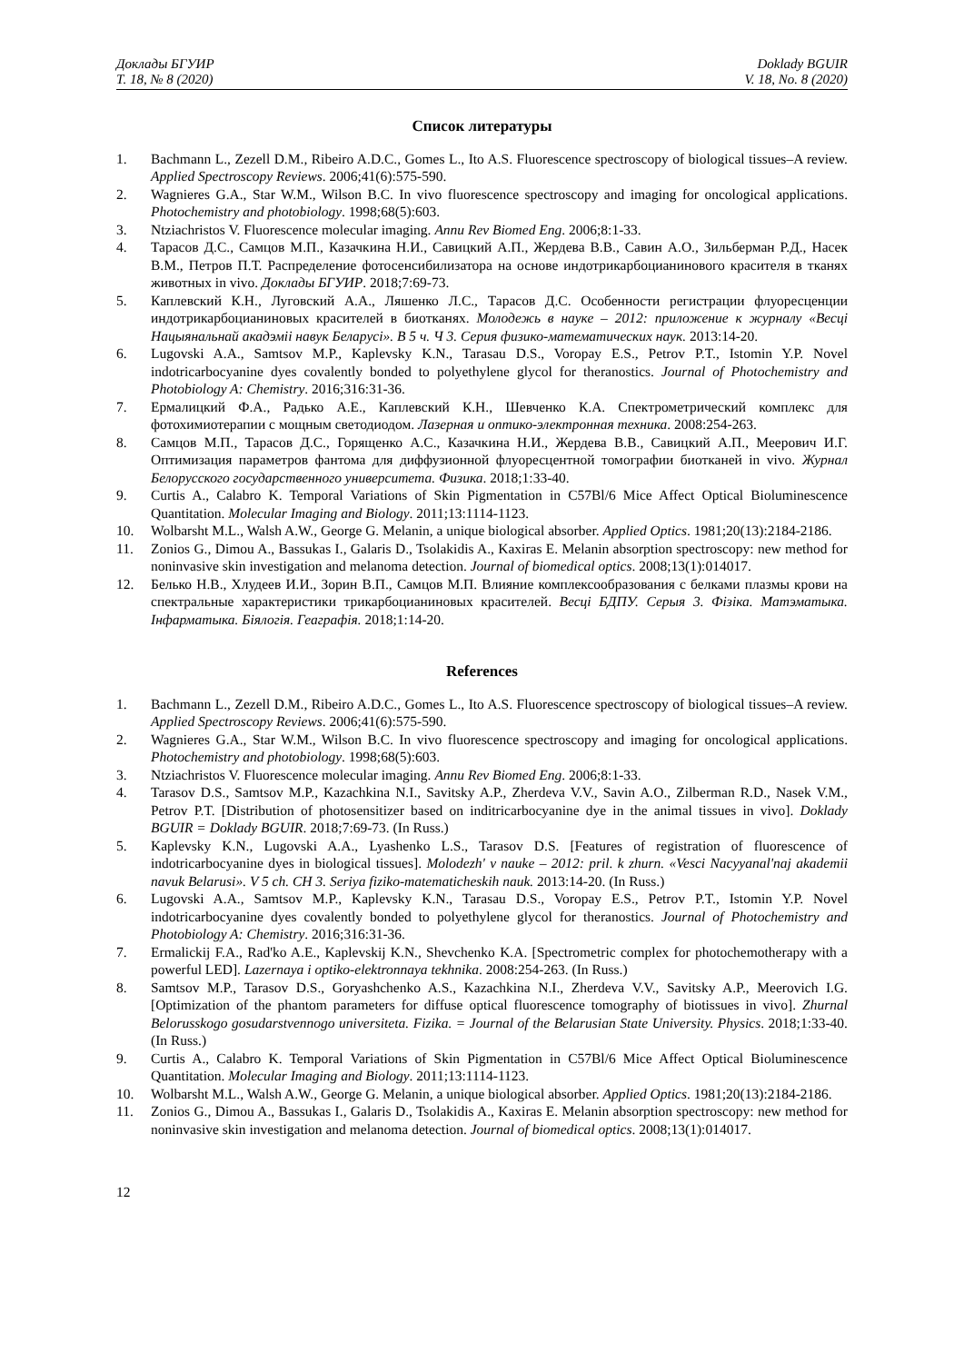Доклады БГУИР
Т. 18, № 8 (2020)
Doklady BGUIR
V. 18, No. 8 (2020)
Список литературы
1. Bachmann L., Zezell D.M., Ribeiro A.D.C., Gomes L., Ito A.S. Fluorescence spectroscopy of biological tissues–A review. Applied Spectroscopy Reviews. 2006;41(6):575-590.
2. Wagnieres G.A., Star W.M., Wilson B.C. In vivo fluorescence spectroscopy and imaging for oncological applications. Photochemistry and photobiology. 1998;68(5):603.
3. Ntziachristos V. Fluorescence molecular imaging. Annu Rev Biomed Eng. 2006;8:1-33.
4. Тарасов Д.С., Самцов М.П., Казачкина Н.И., Савицкий А.П., Жердева В.В., Савин А.О., Зильберман Р.Д., Насек В.М., Петров П.Т. Распределение фотосенсибилизатора на основе индотрикарбоцианинового красителя в тканях животных in vivo. Доклады БГУИР. 2018;7:69-73.
5. Каплевский К.Н., Луговский А.А., Ляшенко Л.С., Тарасов Д.С. Особенности регистрации флуоресценции индотрикарбоцианиновых красителей в биотканях. Молодежь в науке – 2012: приложение к журналу «Весці Нацыянальнай акадэміі навук Беларусі». В 5 ч. Ч 3. Серия физико-математических наук. 2013:14-20.
6. Lugovski A.A., Samtsov M.P., Kaplevsky K.N., Tarasau D.S., Voropay E.S., Petrov P.T., Istomin Y.P. Novel indotricarbocyanine dyes covalently bonded to polyethylene glycol for theranostics. Journal of Photochemistry and Photobiology A: Chemistry. 2016;316:31-36.
7. Ермалицкий Ф.А., Радько А.Е., Каплевский К.Н., Шевченко К.А. Спектрометрический комплекс для фотохимиотерапии с мощным светодиодом. Лазерная и оптико-электронная техника. 2008:254-263.
8. Самцов М.П., Тарасов Д.С., Горященко А.С., Казачкина Н.И., Жердева В.В., Савицкий А.П., Меерович И.Г. Оптимизация параметров фантома для диффузионной флуоресцентной томографии биотканей in vivo. Журнал Белорусского государственного университета. Физика. 2018;1:33-40.
9. Curtis A., Calabro K. Temporal Variations of Skin Pigmentation in C57Bl/6 Mice Affect Optical Bioluminescence Quantitation. Molecular Imaging and Biology. 2011;13:1114-1123.
10. Wolbarsht M.L., Walsh A.W., George G. Melanin, a unique biological absorber. Applied Optics. 1981;20(13):2184-2186.
11. Zonios G., Dimou A., Bassukas I., Galaris D., Tsolakidis A., Kaxiras E. Melanin absorption spectroscopy: new method for noninvasive skin investigation and melanoma detection. Journal of biomedical optics. 2008;13(1):014017.
12. Белько Н.В., Хлудеев И.И., Зорин В.П., Самцов М.П. Влияние комплексообразования с белками плазмы крови на спектральные характеристики трикарбоцианиновых красителей. Весці БДПУ. Серыя 3. Фізіка. Матэматыка. Інфарматыка. Біялогія. Геаграфія. 2018;1:14-20.
References
1. Bachmann L., Zezell D.M., Ribeiro A.D.C., Gomes L., Ito A.S. Fluorescence spectroscopy of biological tissues–A review. Applied Spectroscopy Reviews. 2006;41(6):575-590.
2. Wagnieres G.A., Star W.M., Wilson B.C. In vivo fluorescence spectroscopy and imaging for oncological applications. Photochemistry and photobiology. 1998;68(5):603.
3. Ntziachristos V. Fluorescence molecular imaging. Annu Rev Biomed Eng. 2006;8:1-33.
4. Tarasov D.S., Samtsov M.P., Kazachkina N.I., Savitsky A.P., Zherdeva V.V., Savin A.O., Zilberman R.D., Nasek V.M., Petrov P.T. [Distribution of photosensitizer based on inditricarbocyanine dye in the animal tissues in vivo]. Doklady BGUIR = Doklady BGUIR. 2018;7:69-73. (In Russ.)
5. Kaplevsky K.N., Lugovski A.A., Lyashenko L.S., Tarasov D.S. [Features of registration of fluorescence of indotricarbocyanine dyes in biological tissues]. Molodezh' v nauke – 2012: pril. k zhurn. «Vesci Nacyyanal'naj akademii navuk Belarusi». V 5 ch. CH 3. Seriya fiziko-matematicheskih nauk. 2013:14-20. (In Russ.)
6. Lugovski A.A., Samtsov M.P., Kaplevsky K.N., Tarasau D.S., Voropay E.S., Petrov P.T., Istomin Y.P. Novel indotricarbocyanine dyes covalently bonded to polyethylene glycol for theranostics. Journal of Photochemistry and Photobiology A: Chemistry. 2016;316:31-36.
7. Ermalickij F.A., Rad'ko A.E., Kaplevskij K.N., Shevchenko K.A. [Spectrometric complex for photochemotherapy with a powerful LED]. Lazernaya i optiko-elektronnaya tekhnika. 2008:254-263. (In Russ.)
8. Samtsov M.P., Tarasov D.S., Goryashchenko A.S., Kazachkina N.I., Zherdeva V.V., Savitsky A.P., Meerovich I.G. [Optimization of the phantom parameters for diffuse optical fluorescence tomography of biotissues in vivo]. Zhurnal Belorusskogo gosudarstvennogo universiteta. Fizika. = Journal of the Belarusian State University. Physics. 2018;1:33-40. (In Russ.)
9. Curtis A., Calabro K. Temporal Variations of Skin Pigmentation in C57Bl/6 Mice Affect Optical Bioluminescence Quantitation. Molecular Imaging and Biology. 2011;13:1114-1123.
10. Wolbarsht M.L., Walsh A.W., George G. Melanin, a unique biological absorber. Applied Optics. 1981;20(13):2184-2186.
11. Zonios G., Dimou A., Bassukas I., Galaris D., Tsolakidis A., Kaxiras E. Melanin absorption spectroscopy: new method for noninvasive skin investigation and melanoma detection. Journal of biomedical optics. 2008;13(1):014017.
12